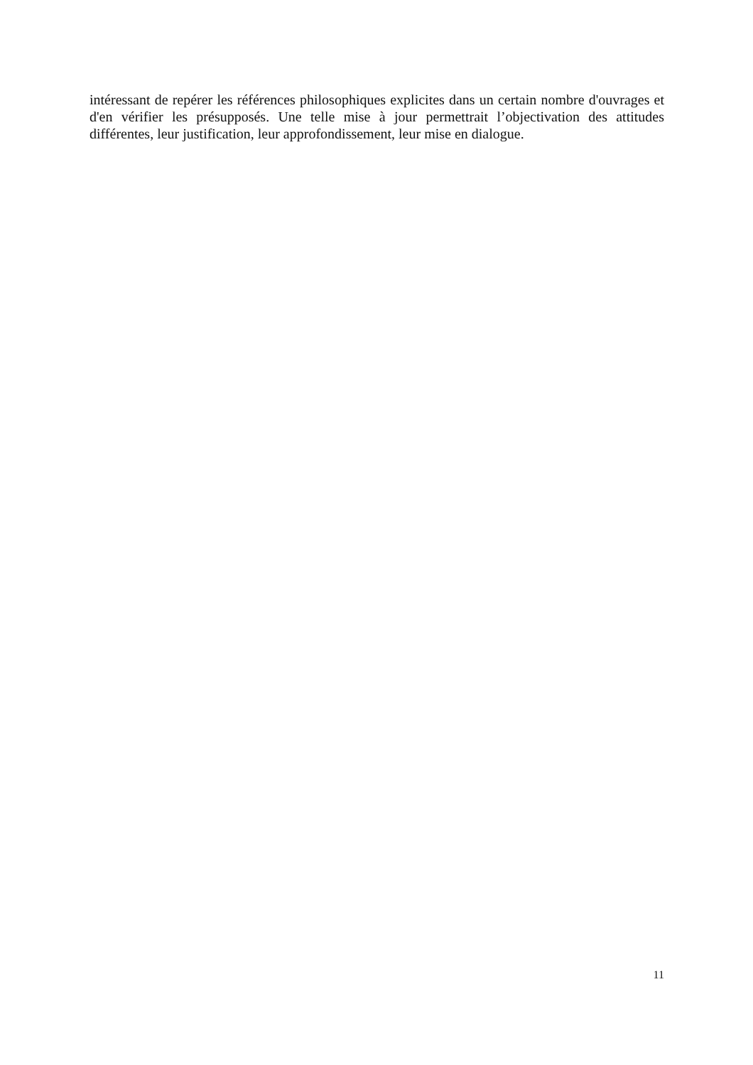intéressant de repérer les références philosophiques explicites dans un certain nombre d'ouvrages et d'en vérifier les présupposés. Une telle mise à jour permettrait l’objectivation des attitudes différentes, leur justification, leur approfondissement, leur mise en dialogue.
11